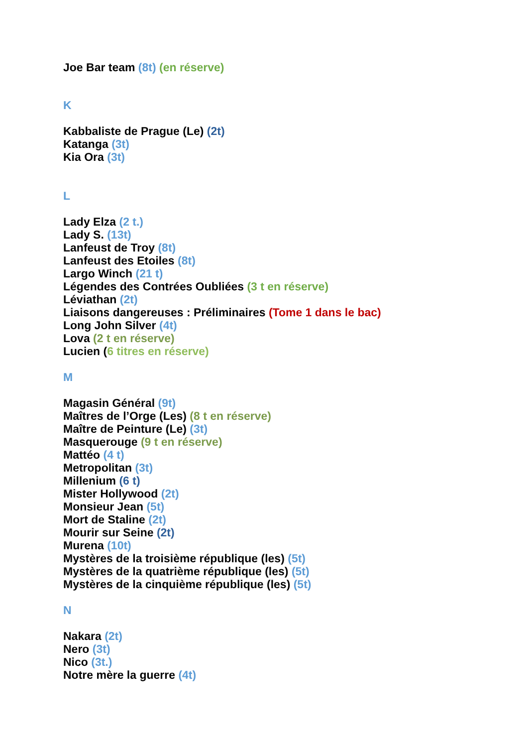Joe Bar team (8t) (en réserve)
K
Kabbaliste de Prague (Le) (2t)
Katanga (3t)
Kia Ora (3t)
L
Lady Elza (2 t.)
Lady S. (13t)
Lanfeust de Troy (8t)
Lanfeust des Etoiles (8t)
Largo Winch (21 t)
Légendes des Contrées Oubliées (3 t en réserve)
Léviathan (2t)
Liaisons dangereuses : Préliminaires (Tome 1 dans le bac)
Long John Silver (4t)
Lova (2 t en réserve)
Lucien (6 titres en réserve)
M
Magasin Général (9t)
Maîtres de l’Orge (Les) (8 t en réserve)
Maître de Peinture (Le) (3t)
Masquerouge (9 t en réserve)
Mattéo (4 t)
Metropolitan (3t)
Millenium (6 t)
Mister Hollywood (2t)
Monsieur Jean (5t)
Mort de Staline (2t)
Mourir sur Seine (2t)
Murena (10t)
Mystères de la troisième république (les) (5t)
Mystères de la quatrième république (les) (5t)
Mystères de la cinquième république (les) (5t)
N
Nakara (2t)
Nero (3t)
Nico (3t.)
Notre mère la guerre (4t)